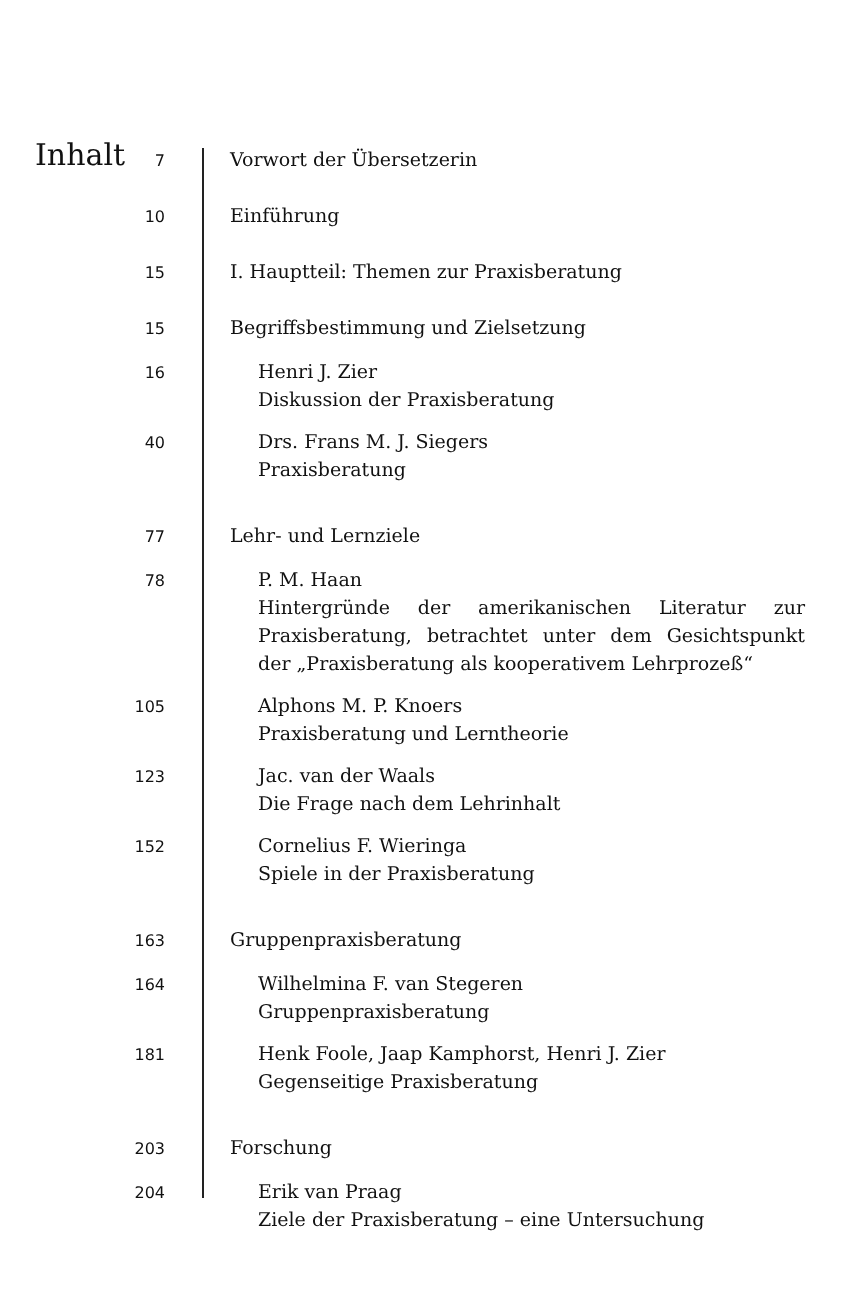Inhalt 7
Vorwort der Übersetzerin
10
Einführung
15
I. Hauptteil: Themen zur Praxisberatung
15
Begriffsbestimmung und Zielsetzung
16
Henri J. Zier
Diskussion der Praxisberatung
40
Drs. Frans M. J. Siegers
Praxisberatung
77
Lehr- und Lernziele
78
P. M. Haan
Hintergründe der amerikanischen Literatur zur Praxisberatung, betrachtet unter dem Gesichtspunkt der „Praxisberatung als kooperativem Lehrprozeß“
105
Alphons M. P. Knoers
Praxisberatung und Lerntheorie
123
Jac. van der Waals
Die Frage nach dem Lehrinhalt
152
Cornelius F. Wieringa
Spiele in der Praxisberatung
163
Gruppenpraxisberatung
164
Wilhelmina F. van Stegeren
Gruppenpraxisberatung
181
Henk Foole, Jaap Kamphorst, Henri J. Zier
Gegenseitige Praxisberatung
203
Forschung
204
Erik van Praag
Ziele der Praxisberatung – eine Untersuchung